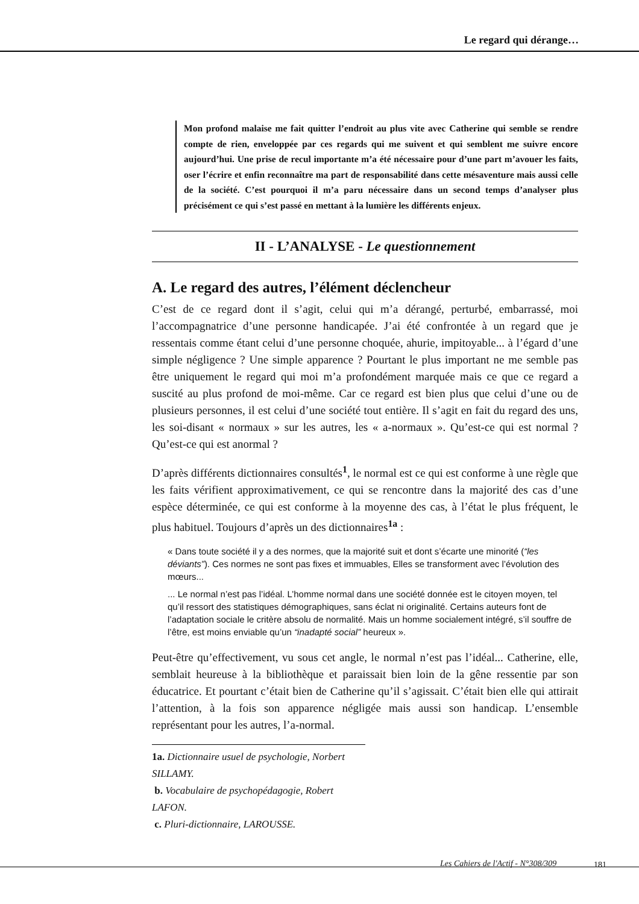Le regard qui dérange…
Mon profond malaise me fait quitter l’endroit au plus vite avec Catherine qui semble se rendre compte de rien, enveloppée par ces regards qui me suivent et qui semblent me suivre encore aujourd’hui. Une prise de recul importante m’a été nécessaire pour d’une part m’avouer les faits, oser l’écrire et enfin reconnaître ma part de responsabilité dans cette mésaventure mais aussi celle de la société. C’est pourquoi il m’a paru nécessaire dans un second temps d’analyser plus précisément ce qui s’est passé en mettant à la lumière les différents enjeux.
II - L’ANALYSE - Le questionnement
A. Le regard des autres, l’élément déclencheur
C’est de ce regard dont il s’agit, celui qui m’a dérangé, perturbé, embarrassé, moi l’accompagnatrice d’une personne handicapée. J’ai été confrontée à un regard que je ressentais comme étant celui d’une personne choquée, ahurie, impitoyable... à l’égard d’une simple négligence ? Une simple apparence ? Pourtant le plus important ne me semble pas être uniquement le regard qui moi m’a profondément marquée mais ce que ce regard a suscité au plus profond de moi-même. Car ce regard est bien plus que celui d’une ou de plusieurs personnes, il est celui d’une société tout entière. Il s’agit en fait du regard des uns, les soi-disant « normaux » sur les autres, les « a-normaux ». Qu’est-ce qui est normal ? Qu’est-ce qui est anormal ?
D’après différents dictionnaires consultés<sup>1</sup>, le normal est ce qui est conforme à une règle que les faits vérifient approximativement, ce qui se rencontre dans la majorité des cas d’une espèce déterminée, ce qui est conforme à la moyenne des cas, à l’état le plus fréquent, le plus habituel. Toujours d’après un des dictionnaires<sup>1a</sup> :
« Dans toute société il y a des normes, que la majorité suit et dont s’écarte une minorité (“les déviants”). Ces normes ne sont pas fixes et immuables, Elles se transforment avec l’évolution des mœurs...
... Le normal n’est pas l’idéal. L’homme normal dans une société donnée est le citoyen moyen, tel qu’il ressort des statistiques démographiques, sans éclat ni originalité. Certains auteurs font de l’adaptation sociale le critère absolu de normalité. Mais un homme socialement intégré, s’il souffre de l’être, est moins enviable qu’un “inadapté social” heureux ».
Peut-être qu’effectivement, vu sous cet angle, le normal n’est pas l’idéal... Catherine, elle, semblait heureuse à la bibliothèque et paraissait bien loin de la gêne ressentie par son éducatrice. Et pourtant c’était bien de Catherine qu’il s’agissait. C’était bien elle qui attirait l’attention, à la fois son apparence négligée mais aussi son handicap. L’ensemble représentant pour les autres, l’a-normal.
1a. Dictionnaire usuel de psychologie, Norbert SILLAMY.
b. Vocabulaire de psychopédagogie, Robert LAFON.
c. Pluri-dictionnaire, LAROUSSE.
Les Cahiers de l'Actif - N°308/309
181